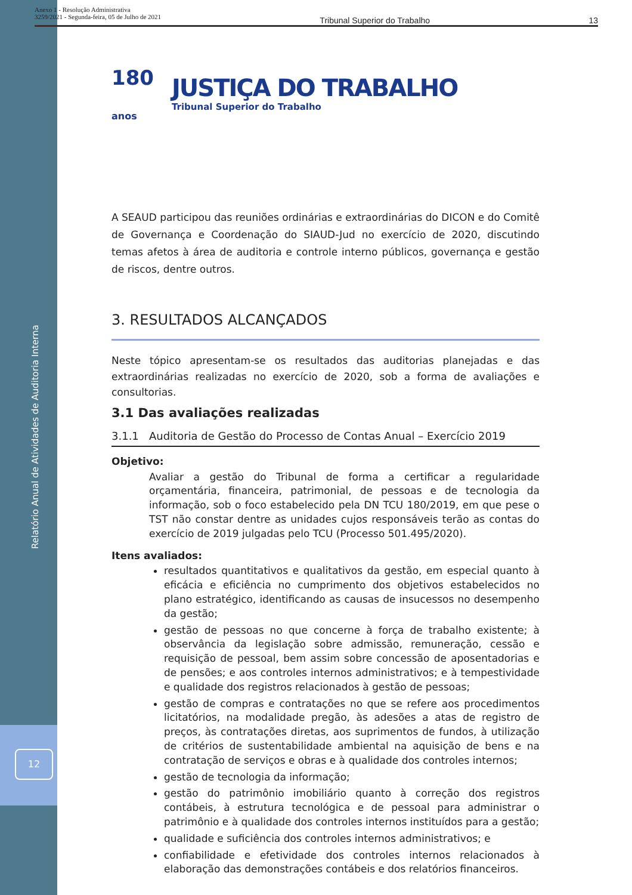Anexo 1 - Resolução Administrativa
3259/2021 - Segunda-feira, 05 de Julho de 2021
Tribunal Superior do Trabalho 13
Relatório Anual de Atividades de Auditoria Interna
12
180
anos
JUSTIÇA DO TRABALHO
Tribunal Superior do Trabalho
A SEAUD participou das reuniões ordinárias e extraordinárias do DICON e do Comitê de Governança e Coordenação do SIAUD-Jud no exercício de 2020, discutindo temas afetos à área de auditoria e controle interno públicos, governança e gestão de riscos, dentre outros.
3. RESULTADOS ALCANÇADOS
Neste tópico apresentam-se os resultados das auditorias planejadas e das extraordinárias realizadas no exercício de 2020, sob a forma de avaliações e consultorias.
3.1 Das avaliações realizadas
3.1.1 Auditoria de Gestão do Processo de Contas Anual – Exercício 2019
Objetivo:
Avaliar a gestão do Tribunal de forma a certificar a regularidade orçamentária, financeira, patrimonial, de pessoas e de tecnologia da informação, sob o foco estabelecido pela DN TCU 180/2019, em que pese o TST não constar dentre as unidades cujos responsáveis terão as contas do exercício de 2019 julgadas pelo TCU (Processo 501.495/2020).
Itens avaliados:
resultados quantitativos e qualitativos da gestão, em especial quanto à eficácia e eficiência no cumprimento dos objetivos estabelecidos no plano estratégico, identificando as causas de insucessos no desempenho da gestão;
gestão de pessoas no que concerne à força de trabalho existente; à observância da legislação sobre admissão, remuneração, cessão e requisição de pessoal, bem assim sobre concessão de aposentadorias e de pensões; e aos controles internos administrativos; e à tempestividade e qualidade dos registros relacionados à gestão de pessoas;
gestão de compras e contratações no que se refere aos procedimentos licitatórios, na modalidade pregão, às adesões a atas de registro de preços, às contratações diretas, aos suprimentos de fundos, à utilização de critérios de sustentabilidade ambiental na aquisição de bens e na contratação de serviços e obras e à qualidade dos controles internos;
gestão de tecnologia da informação;
gestão do patrimônio imobiliário quanto à correção dos registros contábeis, à estrutura tecnológica e de pessoal para administrar o patrimônio e à qualidade dos controles internos instituídos para a gestão;
qualidade e suficiência dos controles internos administrativos; e
confiabilidade e efetividade dos controles internos relacionados à elaboração das demonstrações contábeis e dos relatórios financeiros.